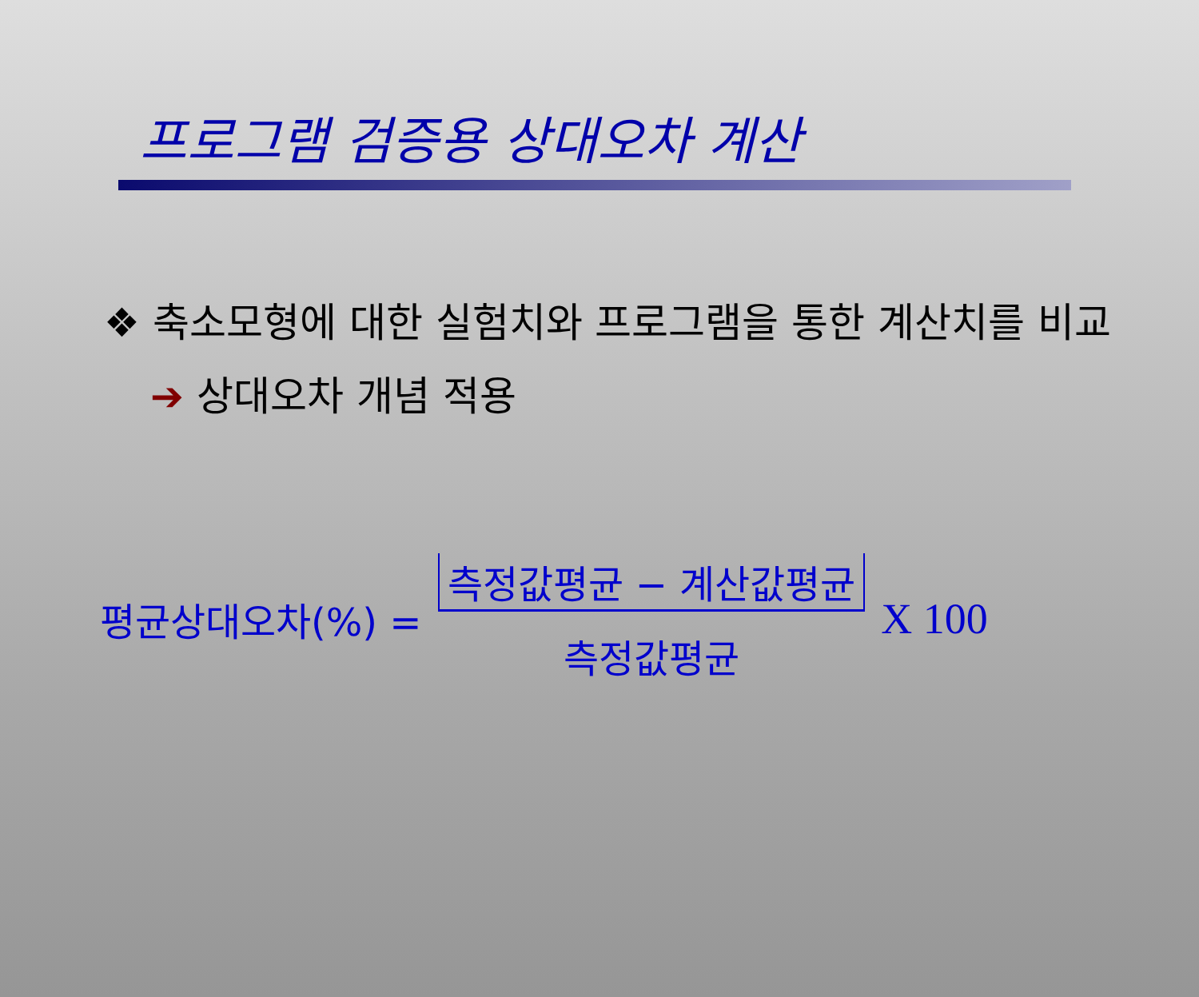프로그램 검증용 상대오차 계산
❖ 축소모형에 대한 실험치와 프로그램을 통한 계산치를 비교 ➔ 상대오차 개념 적용
평균상대오차(%) = 측정값평균 − 계산값평균 측정값평균 X 100